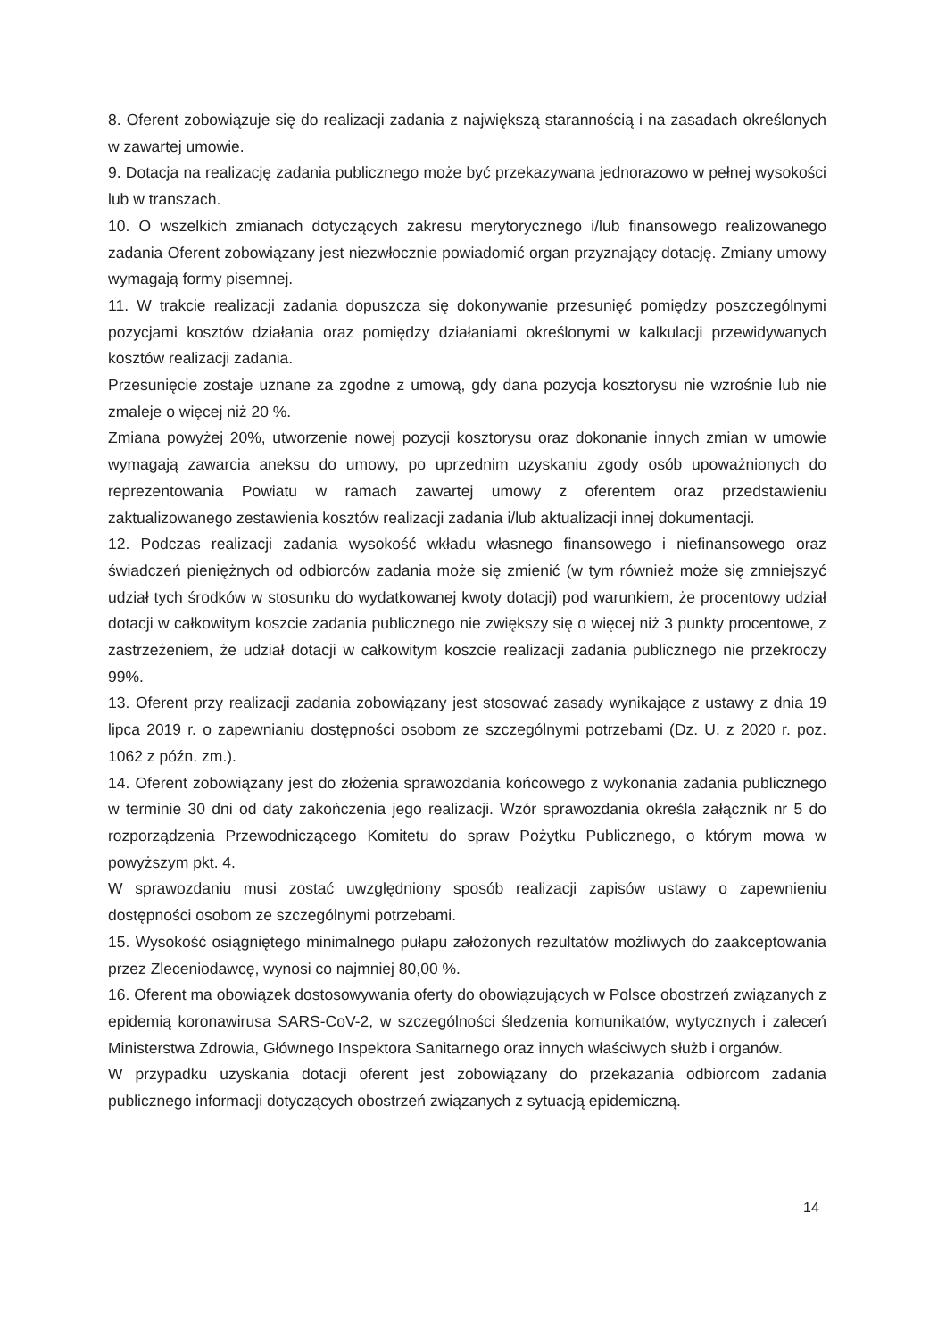8. Oferent zobowiązuje się do realizacji zadania z największą starannością i na zasadach określonych w zawartej umowie.
9. Dotacja na realizację zadania publicznego może być przekazywana jednorazowo w pełnej wysokości lub w transzach.
10. O wszelkich zmianach dotyczących zakresu merytorycznego i/lub finansowego realizowanego zadania Oferent zobowiązany jest niezwłocznie powiadomić organ przyznający dotację. Zmiany umowy wymagają formy pisemnej.
11. W trakcie realizacji zadania dopuszcza się dokonywanie przesunięć pomiędzy poszczególnymi pozycjami kosztów działania oraz pomiędzy działaniami określonymi w kalkulacji przewidywanych kosztów realizacji zadania.
Przesunięcie zostaje uznane za zgodne z umową, gdy dana pozycja kosztorysu nie wzrośnie lub nie zmaleje o więcej niż 20 %.
Zmiana powyżej 20%, utworzenie nowej pozycji kosztorysu oraz dokonanie innych zmian w umowie wymagają zawarcia aneksu do umowy, po uprzednim uzyskaniu zgody osób upoważnionych do reprezentowania Powiatu w ramach zawartej umowy z oferentem oraz przedstawieniu zaktualizowanego zestawienia kosztów realizacji zadania i/lub aktualizacji innej dokumentacji.
12. Podczas realizacji zadania wysokość wkładu własnego finansowego i niefinansowego oraz świadczeń pieniężnych od odbiorców zadania może się zmienić (w tym również może się zmniejszyć udział tych środków w stosunku do wydatkowanej kwoty dotacji) pod warunkiem, że procentowy udział dotacji w całkowitym koszcie zadania publicznego nie zwiększy się o więcej niż 3 punkty procentowe, z zastrzeżeniem, że udział dotacji w całkowitym koszcie realizacji zadania publicznego nie przekroczy 99%.
13. Oferent przy realizacji zadania zobowiązany jest stosować zasady wynikające z ustawy z dnia 19 lipca 2019 r. o zapewnianiu dostępności osobom ze szczególnymi potrzebami (Dz. U. z 2020 r. poz. 1062 z późn. zm.).
14. Oferent zobowiązany jest do złożenia sprawozdania końcowego z wykonania zadania publicznego w terminie 30 dni od daty zakończenia jego realizacji. Wzór sprawozdania określa załącznik nr 5 do rozporządzenia Przewodniczącego Komitetu do spraw Pożytku Publicznego, o którym mowa w powyższym pkt. 4.
W sprawozdaniu musi zostać uwzględniony sposób realizacji zapisów ustawy o zapewnieniu dostępności osobom ze szczególnymi potrzebami.
15. Wysokość osiągniętego minimalnego pułapu założonych rezultatów możliwych do zaakceptowania przez Zleceniodawcę, wynosi co najmniej 80,00 %.
16. Oferent ma obowiązek dostosowywania oferty do obowiązujących w Polsce obostrzeń związanych z epidemią koronawirusa SARS-CoV-2, w szczególności śledzenia komunikatów, wytycznych i zaleceń Ministerstwa Zdrowia, Głównego Inspektora Sanitarnego oraz innych właściwych służb i organów.
W przypadku uzyskania dotacji oferent jest zobowiązany do przekazania odbiorcom zadania publicznego informacji dotyczących obostrzeń związanych z sytuacją epidemiczną.
14